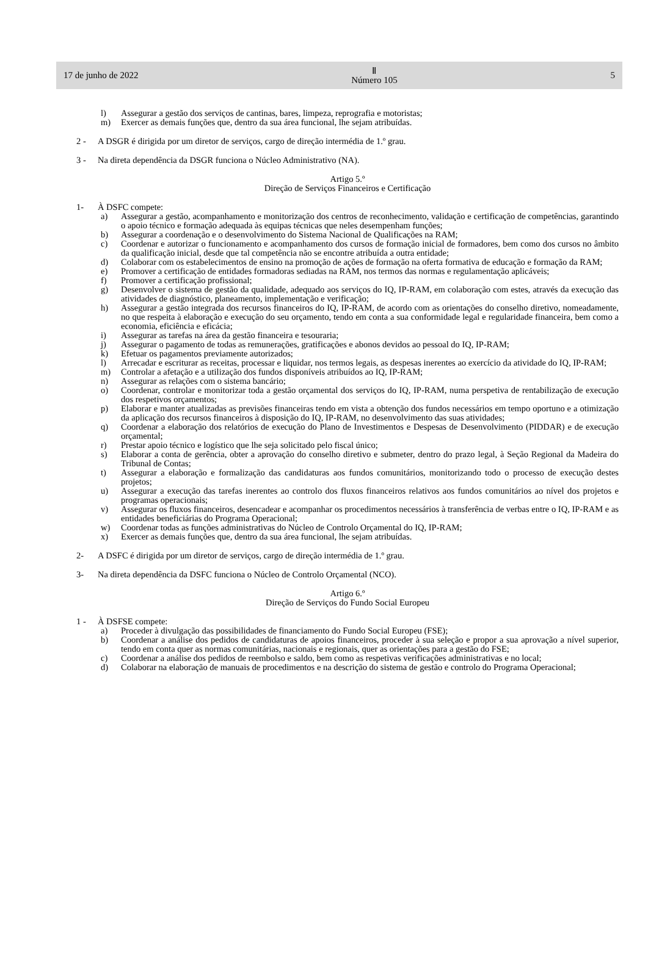17 de junho de 2022 Ⅱ
Número 105 5
l) Assegurar a gestão dos serviços de cantinas, bares, limpeza, reprografia e motoristas;
m) Exercer as demais funções que, dentro da sua área funcional, lhe sejam atribuídas.
2 - A DSGR é dirigida por um diretor de serviços, cargo de direção intermédia de 1.º grau.
3 - Na direta dependência da DSGR funciona o Núcleo Administrativo (NA).
Artigo 5.º
Direção de Serviços Financeiros e Certificação
1- À DSFC compete:
a) Assegurar a gestão, acompanhamento e monitorização dos centros de reconhecimento, validação e certificação de competências, garantindo o apoio técnico e formação adequada às equipas técnicas que neles desempenham funções;
b) Assegurar a coordenação e o desenvolvimento do Sistema Nacional de Qualificações na RAM;
c) Coordenar e autorizar o funcionamento e acompanhamento dos cursos de formação inicial de formadores, bem como dos cursos no âmbito da qualificação inicial, desde que tal competência não se encontre atribuída a outra entidade;
d) Colaborar com os estabelecimentos de ensino na promoção de ações de formação na oferta formativa de educação e formação da RAM;
e) Promover a certificação de entidades formadoras sediadas na RAM, nos termos das normas e regulamentação aplicáveis;
f) Promover a certificação profissional;
g) Desenvolver o sistema de gestão da qualidade, adequado aos serviços do IQ, IP-RAM, em colaboração com estes, através da execução das atividades de diagnóstico, planeamento, implementação e verificação;
h) Assegurar a gestão integrada dos recursos financeiros do IQ, IP-RAM, de acordo com as orientações do conselho diretivo, nomeadamente, no que respeita à elaboração e execução do seu orçamento, tendo em conta a sua conformidade legal e regularidade financeira, bem como a economia, eficiência e eficácia;
i) Assegurar as tarefas na área da gestão financeira e tesouraria;
j) Assegurar o pagamento de todas as remunerações, gratificações e abonos devidos ao pessoal do IQ, IP-RAM;
k) Efetuar os pagamentos previamente autorizados;
l) Arrecadar e escriturar as receitas, processar e liquidar, nos termos legais, as despesas inerentes ao exercício da atividade do IQ, IP-RAM;
m) Controlar a afetação e a utilização dos fundos disponíveis atribuídos ao IQ, IP-RAM;
n) Assegurar as relações com o sistema bancário;
o) Coordenar, controlar e monitorizar toda a gestão orçamental dos serviços do IQ, IP-RAM, numa perspetiva de rentabilização de execução dos respetivos orçamentos;
p) Elaborar e manter atualizadas as previsões financeiras tendo em vista a obtenção dos fundos necessários em tempo oportuno e a otimização da aplicação dos recursos financeiros à disposição do IQ, IP-RAM, no desenvolvimento das suas atividades;
q) Coordenar a elaboração dos relatórios de execução do Plano de Investimentos e Despesas de Desenvolvimento (PIDDAR) e de execução orçamental;
r) Prestar apoio técnico e logístico que lhe seja solicitado pelo fiscal único;
s) Elaborar a conta de gerência, obter a aprovação do conselho diretivo e submeter, dentro do prazo legal, à Seção Regional da Madeira do Tribunal de Contas;
t) Assegurar a elaboração e formalização das candidaturas aos fundos comunitários, monitorizando todo o processo de execução destes projetos;
u) Assegurar a execução das tarefas inerentes ao controlo dos fluxos financeiros relativos aos fundos comunitários ao nível dos projetos e programas operacionais;
v) Assegurar os fluxos financeiros, desencadear e acompanhar os procedimentos necessários à transferência de verbas entre o IQ, IP-RAM e as entidades beneficiárias do Programa Operacional;
w) Coordenar todas as funções administrativas do Núcleo de Controlo Orçamental do IQ, IP-RAM;
x) Exercer as demais funções que, dentro da sua área funcional, lhe sejam atribuídas.
2- A DSFC é dirigida por um diretor de serviços, cargo de direção intermédia de 1.º grau.
3- Na direta dependência da DSFC funciona o Núcleo de Controlo Orçamental (NCO).
Artigo 6.º
Direção de Serviços do Fundo Social Europeu
1 - À DSFSE compete:
a) Proceder à divulgação das possibilidades de financiamento do Fundo Social Europeu (FSE);
b) Coordenar a análise dos pedidos de candidaturas de apoios financeiros, proceder à sua seleção e propor a sua aprovação a nível superior, tendo em conta quer as normas comunitárias, nacionais e regionais, quer as orientações para a gestão do FSE;
c) Coordenar a análise dos pedidos de reembolso e saldo, bem como as respetivas verificações administrativas e no local;
d) Colaborar na elaboração de manuais de procedimentos e na descrição do sistema de gestão e controlo do Programa Operacional;